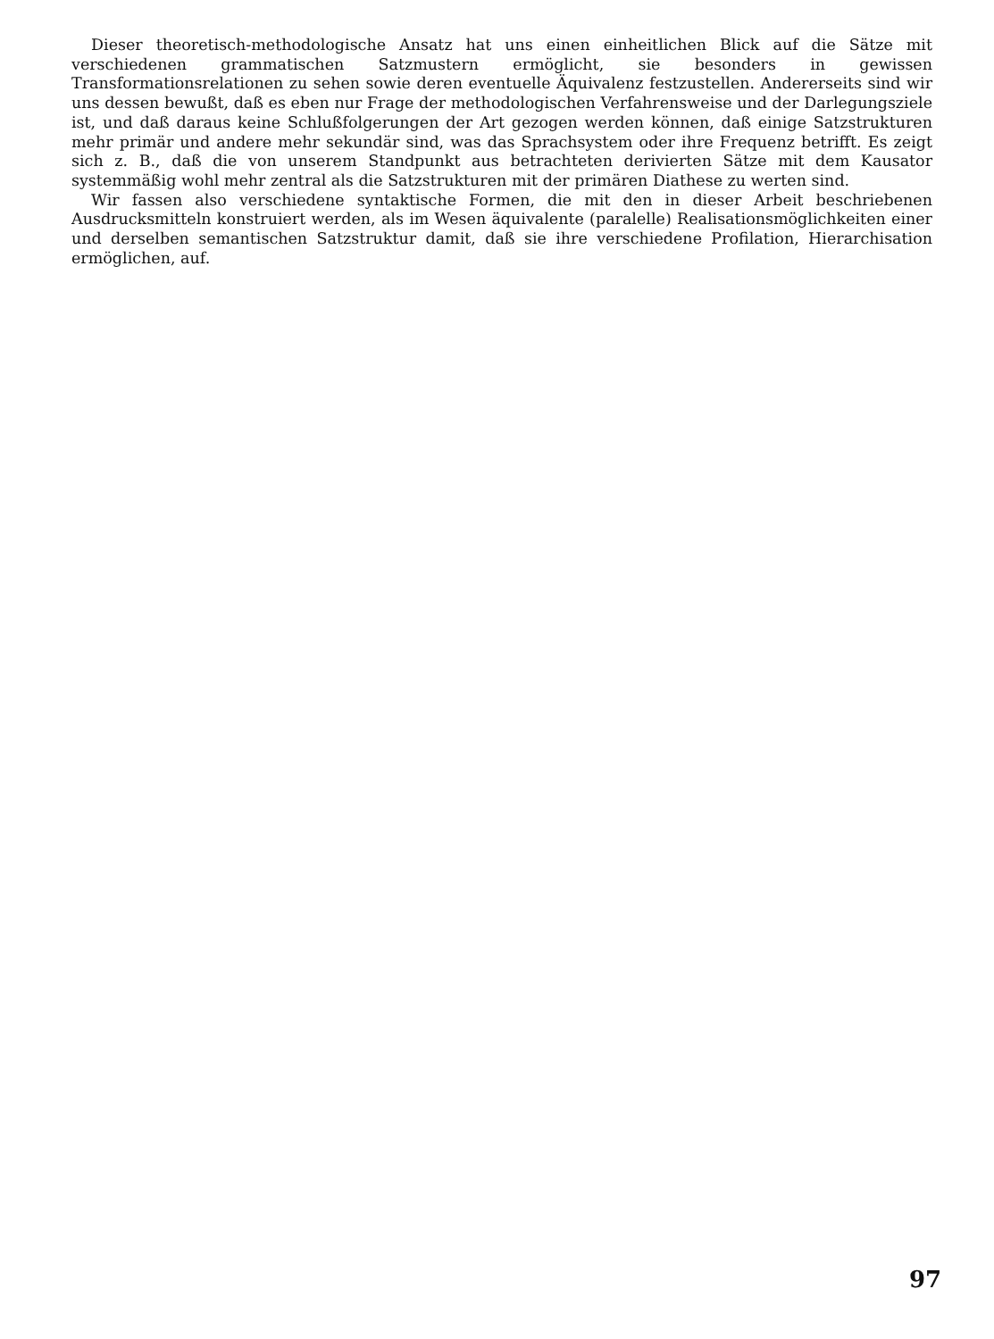Dieser theoretisch-methodologische Ansatz hat uns einen einheitlichen Blick auf die Sätze mit verschiedenen grammatischen Satzmustern ermöglicht, sie besonders in gewissen Transformationsrelationen zu sehen sowie deren eventuelle Äquivalenz festzustellen. Andererseits sind wir uns dessen bewußt, daß es eben nur Frage der methodologischen Verfahrensweise und der Darlegungsziele ist, und daß daraus keine Schlußfolgerungen der Art gezogen werden können, daß einige Satzstrukturen mehr primär und andere mehr sekundär sind, was das Sprachsystem oder ihre Frequenz betrifft. Es zeigt sich z. B., daß die von unserem Standpunkt aus betrachteten derivierten Sätze mit dem Kausator systemmäßig wohl mehr zentral als die Satzstrukturen mit der primären Diathese zu werten sind.
Wir fassen also verschiedene syntaktische Formen, die mit den in dieser Arbeit beschriebenen Ausdrucksmitteln konstruiert werden, als im Wesen äquivalente (paralelle) Realisationsmöglichkeiten einer und derselben semantischen Satzstruktur damit, daß sie ihre verschiedene Profilation, Hierarchisation ermöglichen, auf.
97